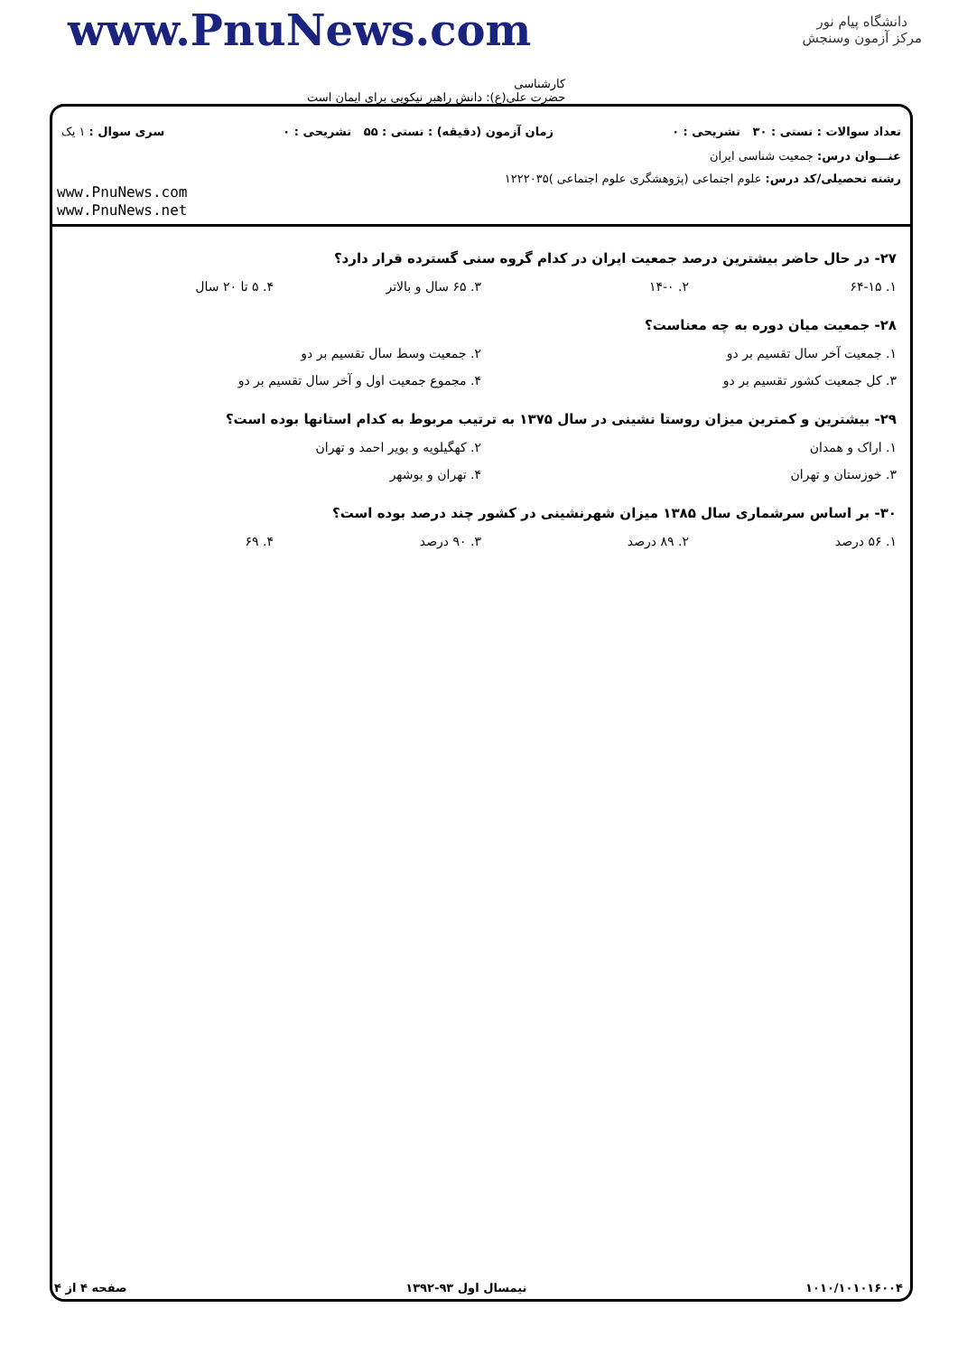دانشگاه پیام نور
مرکز آزمون وسنجش
www.PnuNews.com
کارشناسی
حضرت علی(ع): دانش راهبر نیکویی برای ایمان است
تعداد سوالات : تستی : ۳۰ تشریحی : ۰ زمان آزمون (دقیقه) : تستی : ۵۵ تشریحی : ۰ سری سوال : ۱ یک
عنـــوان درس: جمعیت شناسی ایران
رشته تحصیلی/کد درس: علوم اجتماعی (پژوهشگری علوم اجتماعی )۱۲۲۲۰۳۵
www.PnuNews.com
www.PnuNews.net
۲۷- در حال حاضر بیشترین درصد جمعیت ایران در کدام گروه سنی گسترده قرار دارد؟
۱. ۶۴-۱۵ ۲. ۱۴-۰ ۳. ۶۵ سال و بالاتر ۴. ۵ تا ۲۰ سال
۲۸- جمعیت میان دوره به چه معناست؟
۱. جمعیت آخر سال تقسیم بر دو ۲. جمعیت وسط سال تقسیم بر دو
۳. کل جمعیت کشور تقسیم بر دو ۴. مجموع جمعیت اول و آخر سال تقسیم بر دو
۲۹- بیشترین و کمترین میزان روستا نشینی در سال ۱۳۷۵ به ترتیب مربوط به کدام استانها بوده است؟
۱. اراک و همدان ۲. کهگیلویه و بویر احمد و تهران
۳. خوزستان و تهران ۴. تهران و بوشهر
۳۰- بر اساس سرشماری سال ۱۳۸۵ میزان شهرنشینی در کشور چند درصد بوده است؟
۱. ۵۶ درصد ۲. ۸۹ درصد ۳. ۹۰ درصد ۴. ۶۹
۱۰۱۰/۱۰۱۰۱۶۰۰۴ نیمسال اول ۹۳-۱۳۹۲ صفحه ۴ از ۴